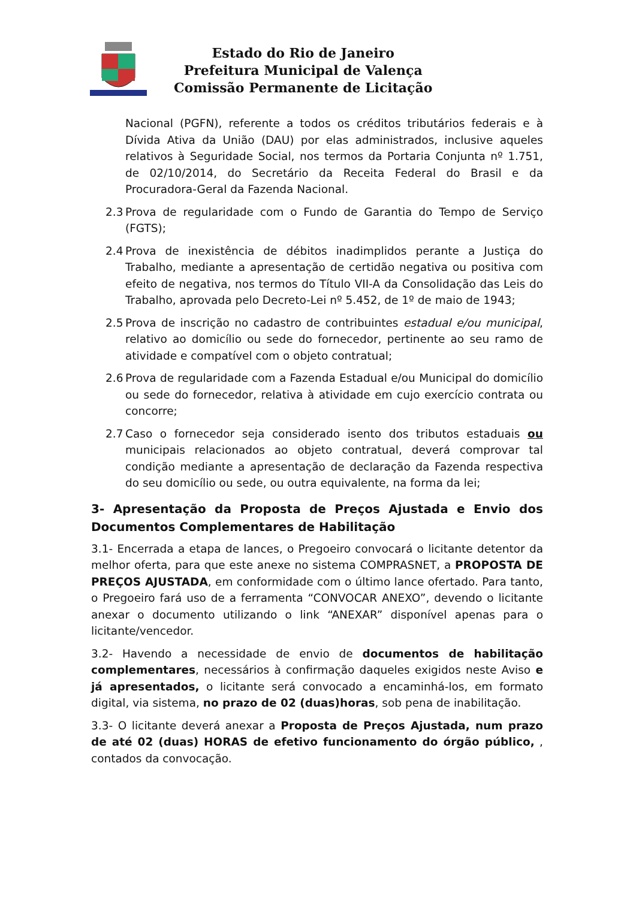Estado do Rio de Janeiro
Prefeitura Municipal de Valença
Comissão Permanente de Licitação
Nacional (PGFN), referente a todos os créditos tributários federais e à Dívida Ativa da União (DAU) por elas administrados, inclusive aqueles relativos à Seguridade Social, nos termos da Portaria Conjunta nº 1.751, de 02/10/2014, do Secretário da Receita Federal do Brasil e da Procuradora-Geral da Fazenda Nacional.
2.3 Prova de regularidade com o Fundo de Garantia do Tempo de Serviço (FGTS);
2.4 Prova de inexistência de débitos inadimplidos perante a Justiça do Trabalho, mediante a apresentação de certidão negativa ou positiva com efeito de negativa, nos termos do Título VII-A da Consolidação das Leis do Trabalho, aprovada pelo Decreto-Lei nº 5.452, de 1º de maio de 1943;
2.5 Prova de inscrição no cadastro de contribuintes estadual e/ou municipal, relativo ao domicílio ou sede do fornecedor, pertinente ao seu ramo de atividade e compatível com o objeto contratual;
2.6 Prova de regularidade com a Fazenda Estadual e/ou Municipal do domicílio ou sede do fornecedor, relativa à atividade em cujo exercício contrata ou concorre;
2.7 Caso o fornecedor seja considerado isento dos tributos estaduais ou municipais relacionados ao objeto contratual, deverá comprovar tal condição mediante a apresentação de declaração da Fazenda respectiva do seu domicílio ou sede, ou outra equivalente, na forma da lei;
3- Apresentação da Proposta de Preços Ajustada e Envio dos Documentos Complementares de Habilitação
3.1- Encerrada a etapa de lances, o Pregoeiro convocará o licitante detentor da melhor oferta, para que este anexe no sistema COMPRASNET, a PROPOSTA DE PREÇOS AJUSTADA, em conformidade com o último lance ofertado. Para tanto, o Pregoeiro fará uso de a ferramenta “CONVOCAR ANEXO”, devendo o licitante anexar o documento utilizando o link “ANEXAR” disponível apenas para o licitante/vencedor.
3.2- Havendo a necessidade de envio de documentos de habilitação complementares, necessários à confirmação daqueles exigidos neste Aviso e já apresentados, o licitante será convocado a encaminhá-los, em formato digital, via sistema, no prazo de 02 (duas)horas, sob pena de inabilitação.
3.3- O licitante deverá anexar a Proposta de Preços Ajustada, num prazo de até 02 (duas) HORAS de efetivo funcionamento do órgão público, , contados da convocação.